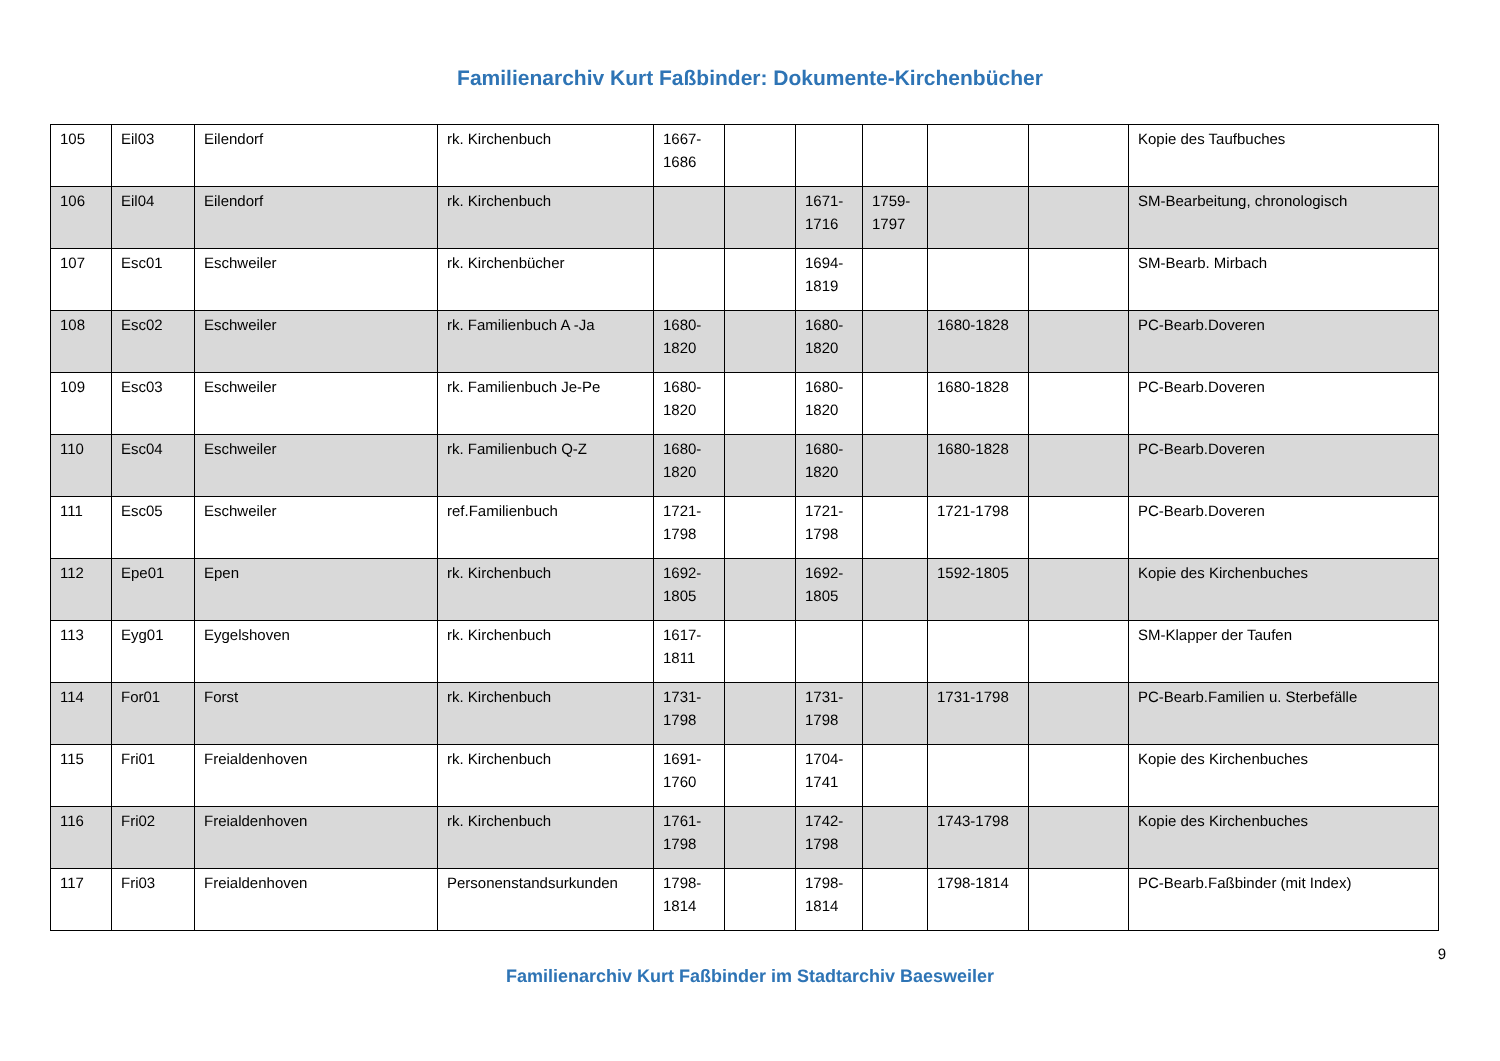Familienarchiv Kurt Faßbinder: Dokumente-Kirchenbücher
| 105 | Eil03 | Eilendorf | rk. Kirchenbuch | 1667- 1686 | | | | | | Kopie des Taufbuches |
| 106 | Eil04 | Eilendorf | rk. Kirchenbuch | | | 1671- 1716 | 1759- 1797 | | | SM-Bearbeitung, chronologisch |
| 107 | Esc01 | Eschweiler | rk. Kirchenbücher | | | 1694- 1819 | | | | SM-Bearb. Mirbach |
| 108 | Esc02 | Eschweiler | rk. Familienbuch A -Ja | 1680- 1820 | | 1680- 1820 | | 1680-1828 | | PC-Bearb.Doveren |
| 109 | Esc03 | Eschweiler | rk. Familienbuch Je-Pe | 1680- 1820 | | 1680- 1820 | | 1680-1828 | | PC-Bearb.Doveren |
| 110 | Esc04 | Eschweiler | rk. Familienbuch Q-Z | 1680- 1820 | | 1680- 1820 | | 1680-1828 | | PC-Bearb.Doveren |
| 111 | Esc05 | Eschweiler | ref.Familienbuch | 1721- 1798 | | 1721- 1798 | | 1721-1798 | | PC-Bearb.Doveren |
| 112 | Epe01 | Epen | rk. Kirchenbuch | 1692- 1805 | | 1692- 1805 | | 1592-1805 | | Kopie des Kirchenbuches |
| 113 | Eyg01 | Eygelshoven | rk. Kirchenbuch | 1617- 1811 | | | | | | SM-Klapper der Taufen |
| 114 | For01 | Forst | rk. Kirchenbuch | 1731- 1798 | | 1731- 1798 | | 1731-1798 | | PC-Bearb.Familien u. Sterbefälle |
| 115 | Fri01 | Freialdenhoven | rk. Kirchenbuch | 1691- 1760 | | 1704- 1741 | | | | Kopie des Kirchenbuches |
| 116 | Fri02 | Freialdenhoven | rk. Kirchenbuch | 1761- 1798 | | 1742- 1798 | | 1743-1798 | | Kopie des Kirchenbuches |
| 117 | Fri03 | Freialdenhoven | Personenstandsurkunden | 1798- 1814 | | 1798- 1814 | | 1798-1814 | | PC-Bearb.Faßbinder (mit Index) |
9
Familienarchiv Kurt Faßbinder im Stadtarchiv Baesweiler